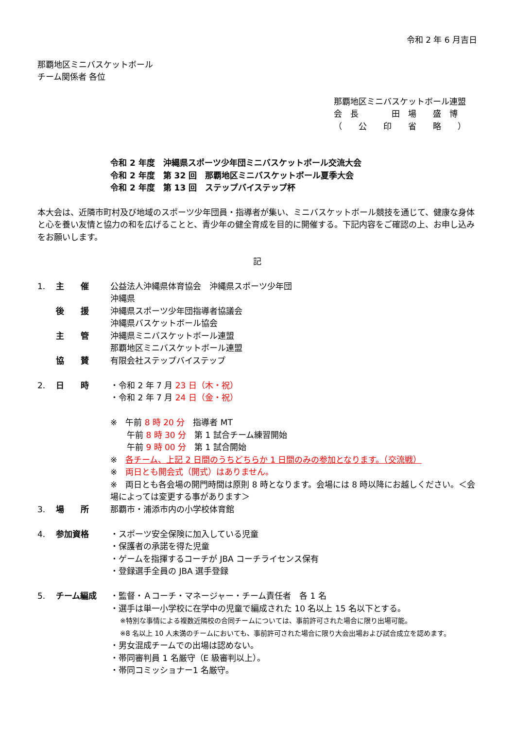令和 2 年 6 月吉日
那覇地区ミニバスケットボール
チーム関係者 各位
那覇地区ミニバスケットボール連盟
会　長　　　　田　場　　盛　博
（　　公　　印　　省　　略　　）
令和 2 年度　沖縄県スポーツ少年団ミニバスケットボール交流大会
令和 2 年度　第 32 回　那覇地区ミニバスケットボール夏季大会
令和 2 年度　第 13 回　ステップバイステップ杯
本大会は、近隣市町村及び地域のスポーツ少年団員・指導者が集い、ミニバスケットボール競技を通じて、健康な身体と心を養い友情と協力の和を広げることと、青少年の健全育成を目的に開催する。下記内容をご確認の上、お申し込みをお願いします。
記
| 1. | 主 催 | 公益法人沖縄県体育協会 沖縄県スポーツ少年団 沖縄県 |
| | 後 援 | 沖縄県スポーツ少年団指導者協議会 沖縄県バスケットボール協会 |
| | 主 管 | 沖縄県ミニバスケットボール連盟 那覇地区ミニバスケットボール連盟 |
| | 協 賛 | 有限会社ステップバイステップ |
| 2. | 日 時 | ・令和 2 年 7 月 23 日（木・祝） ・令和 2 年 7 月 24 日（金・祝） ※ 午前 8 時 20 分 指導者 MT 午前 8 時 30 分 第 1 試合チーム練習開始 午前 9 時 00 分 第 1 試合開始 ※ 各チーム、上記 2 日間のうちどちらか 1 日間のみの参加となります。（交流戦） ※ 両日とも開会式（開式）はありません。 ※ 両日とも各会場の開門時間は原則 8 時となります。会場には 8 時以降にお越しください。＜会場によっては変更する事があります＞ |
| 3. | 場 所 | 那覇市・浦添市内の小学校体育館 |
| 4. | 参加資格 | ・スポーツ安全保険に加入している児童 ・保護者の承諾を得た児童 ・ゲームを指揮するコーチが JBA コーチライセンス保有 ・登録選手全員の JBA 選手登録 |
| 5. | チーム編成 | ・監督・Ａコーチ・マネージャー・チーム責任者 各 1 名 ・選手は単一小学校に在学中の児童で編成された 10 名以上 15 名以下とする。 ※特別な事情による複数近隣校の合同チームについては、事前許可された場合に限り出場可能。 ※8 名以上 10 人未満のチームにおいても、事前許可された場合に限り大会出場および試合成立を認めます。 ・男女混成チームでの出場は認めない。 ・帯同審判員 1 名厳守（E 級審判以上）。 ・帯同コミッショナー1 名厳守。 |